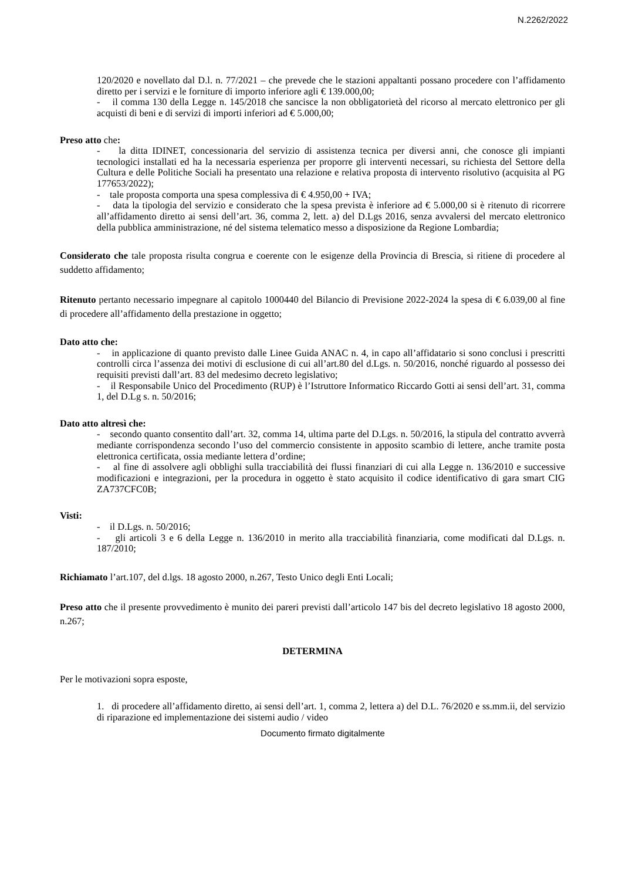N.2262/2022
120/2020 e novellato dal D.l. n. 77/2021 – che prevede che le stazioni appaltanti possano procedere con l’affidamento diretto per i servizi e le forniture di importo inferiore agli € 139.000,00;
- il comma 130 della Legge n. 145/2018 che sancisce la non obbligatorietà del ricorso al mercato elettronico per gli acquisti di beni e di servizi di importi inferiori ad € 5.000,00;
Preso atto che:
- la ditta IDINET, concessionaria del servizio di assistenza tecnica per diversi anni, che conosce gli impianti tecnologici installati ed ha la necessaria esperienza per proporre gli interventi necessari, su richiesta del Settore della Cultura e delle Politiche Sociali ha presentato una relazione e relativa proposta di intervento risolutivo (acquisita al PG 177653/2022);
- tale proposta comporta una spesa complessiva di € 4.950,00 + IVA;
- data la tipologia del servizio e considerato che la spesa prevista è inferiore ad € 5.000,00 si è ritenuto di ricorrere all’affidamento diretto ai sensi dell’art. 36, comma 2, lett. a) del D.Lgs 2016, senza avvalersi del mercato elettronico della pubblica amministrazione, né del sistema telematico messo a disposizione da Regione Lombardia;
Considerato che tale proposta risulta congrua e coerente con le esigenze della Provincia di Brescia, si ritiene di procedere al suddetto affidamento;
Ritenuto pertanto necessario impegnare al capitolo 1000440 del Bilancio di Previsione 2022-2024 la spesa di € 6.039,00 al fine di procedere all’affidamento della prestazione in oggetto;
Dato atto che:
- in applicazione di quanto previsto dalle Linee Guida ANAC n. 4, in capo all’affidatario si sono conclusi i prescritti controlli circa l’assenza dei motivi di esclusione di cui all’art.80 del d.Lgs. n. 50/2016, nonché riguardo al possesso dei requisiti previsti dall’art. 83 del medesimo decreto legislativo;
- il Responsabile Unico del Procedimento (RUP) è l’Istruttore Informatico Riccardo Gotti ai sensi dell’art. 31, comma 1, del D.Lg s. n. 50/2016;
Dato atto altresì che:
- secondo quanto consentito dall’art. 32, comma 14, ultima parte del D.Lgs. n. 50/2016, la stipula del contratto avverrà mediante corrispondenza secondo l’uso del commercio consistente in apposito scambio di lettere, anche tramite posta elettronica certificata, ossia mediante lettera d’ordine;
- al fine di assolvere agli obblighi sulla tracciabilità dei flussi finanziari di cui alla Legge n. 136/2010 e successive modificazioni e integrazioni, per la procedura in oggetto è stato acquisito il codice identificativo di gara smart CIG ZA737CFC0B;
Visti:
- il D.Lgs. n. 50/2016;
- gli articoli 3 e 6 della Legge n. 136/2010 in merito alla tracciabilità finanziaria, come modificati dal D.Lgs. n. 187/2010;
Richiamato l’art.107, del d.lgs. 18 agosto 2000, n.267, Testo Unico degli Enti Locali;
Preso atto che il presente provvedimento è munito dei pareri previsti dall’articolo 147 bis del decreto legislativo 18 agosto 2000, n.267;
DETERMINA
Per le motivazioni sopra esposte,
1. di procedere all’affidamento diretto, ai sensi dell’art. 1, comma 2, lettera a) del D.L. 76/2020 e ss.mm.ii, del servizio di riparazione ed implementazione dei sistemi audio / video
Documento firmato digitalmente